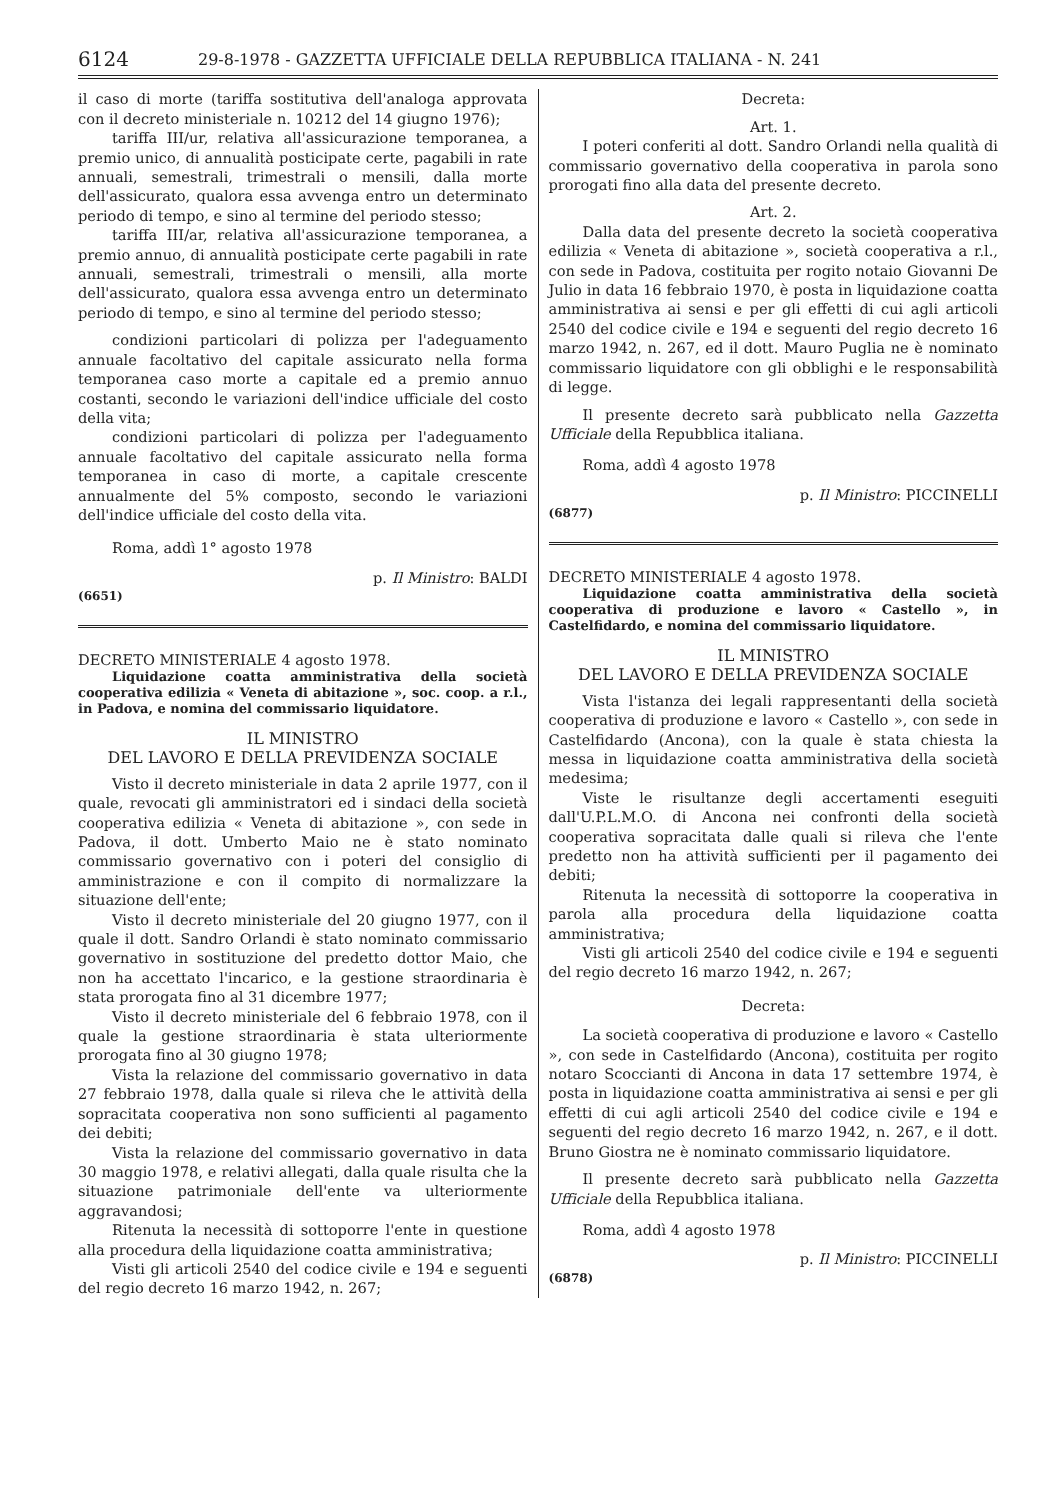6124 29-8-1978 - GAZZETTA UFFICIALE DELLA REPUBBLICA ITALIANA - N. 241
il caso di morte (tariffa sostitutiva dell'analoga approvata con il decreto ministeriale n. 10212 del 14 giugno 1976);
tariffa III/ur, relativa all'assicurazione temporanea, a premio unico, di annualità posticipate certe, pagabili in rate annuali, semestrali, trimestrali o mensili, dalla morte dell'assicurato, qualora essa avvenga entro un determinato periodo di tempo, e sino al termine del periodo stesso;
tariffa III/ar, relativa all'assicurazione temporanea, a premio annuo, di annualità posticipate certe pagabili in rate annuali, semestrali, trimestrali o mensili, alla morte dell'assicurato, qualora essa avvenga entro un determinato periodo di tempo, e sino al termine del periodo stesso;
condizioni particolari di polizza per l'adeguamento annuale facoltativo del capitale assicurato nella forma temporanea caso morte a capitale ed a premio annuo costanti, secondo le variazioni dell'indice ufficiale del costo della vita;
condizioni particolari di polizza per l'adeguamento annuale facoltativo del capitale assicurato nella forma temporanea in caso di morte, a capitale crescente annualmente del 5% composto, secondo le variazioni dell'indice ufficiale del costo della vita.
Roma, addì 1° agosto 1978
p. Il Ministro: BALDI
(6651)
DECRETO MINISTERIALE 4 agosto 1978.
Liquidazione coatta amministrativa della società cooperativa edilizia « Veneta di abitazione », soc. coop. a r.l., in Padova, e nomina del commissario liquidatore.
IL MINISTRO
DEL LAVORO E DELLA PREVIDENZA SOCIALE
Visto il decreto ministeriale in data 2 aprile 1977, con il quale, revocati gli amministratori ed i sindaci della società cooperativa edilizia « Veneta di abitazione », con sede in Padova, il dott. Umberto Maio ne è stato nominato commissario governativo con i poteri del consiglio di amministrazione e con il compito di normalizzare la situazione dell'ente;
Visto il decreto ministeriale del 20 giugno 1977, con il quale il dott. Sandro Orlandi è stato nominato commissario governativo in sostituzione del predetto dottor Maio, che non ha accettato l'incarico, e la gestione straordinaria è stata prorogata fino al 31 dicembre 1977;
Visto il decreto ministeriale del 6 febbraio 1978, con il quale la gestione straordinaria è stata ulteriormente prorogata fino al 30 giugno 1978;
Vista la relazione del commissario governativo in data 27 febbraio 1978, dalla quale si rileva che le attività della sopracitata cooperativa non sono sufficienti al pagamento dei debiti;
Vista la relazione del commissario governativo in data 30 maggio 1978, e relativi allegati, dalla quale risulta che la situazione patrimoniale dell'ente va ulteriormente aggravandosi;
Ritenuta la necessità di sottoporre l'ente in questione alla procedura della liquidazione coatta amministrativa;
Visti gli articoli 2540 del codice civile e 194 e seguenti del regio decreto 16 marzo 1942, n. 267;
Decreta:
Art. 1.
I poteri conferiti al dott. Sandro Orlandi nella qualità di commissario governativo della cooperativa in parola sono prorogati fino alla data del presente decreto.
Art. 2.
Dalla data del presente decreto la società cooperativa edilizia « Veneta di abitazione », società cooperativa a r.l., con sede in Padova, costituita per rogito notaio Giovanni De Julio in data 16 febbraio 1970, è posta in liquidazione coatta amministrativa ai sensi e per gli effetti di cui agli articoli 2540 del codice civile e 194 e seguenti del regio decreto 16 marzo 1942, n. 267, ed il dott. Mauro Puglia ne è nominato commissario liquidatore con gli obblighi e le responsabilità di legge.
Il presente decreto sarà pubblicato nella Gazzetta Ufficiale della Repubblica italiana.
Roma, addì 4 agosto 1978
p. Il Ministro: PICCINELLI
(6877)
DECRETO MINISTERIALE 4 agosto 1978.
Liquidazione coatta amministrativa della società cooperativa di produzione e lavoro « Castello », in Castelfidardo, e nomina del commissario liquidatore.
IL MINISTRO
DEL LAVORO E DELLA PREVIDENZA SOCIALE
Vista l'istanza dei legali rappresentanti della società cooperativa di produzione e lavoro « Castello », con sede in Castelfidardo (Ancona), con la quale è stata chiesta la messa in liquidazione coatta amministrativa della società medesima;
Viste le risultanze degli accertamenti eseguiti dall'U.P.L.M.O. di Ancona nei confronti della società cooperativa sopracitata dalle quali si rileva che l'ente predetto non ha attività sufficienti per il pagamento dei debiti;
Ritenuta la necessità di sottoporre la cooperativa in parola alla procedura della liquidazione coatta amministrativa;
Visti gli articoli 2540 del codice civile e 194 e seguenti del regio decreto 16 marzo 1942, n. 267;
Decreta:
La società cooperativa di produzione e lavoro « Castello », con sede in Castelfidardo (Ancona), costituita per rogito notaro Scoccianti di Ancona in data 17 settembre 1974, è posta in liquidazione coatta amministrativa ai sensi e per gli effetti di cui agli articoli 2540 del codice civile e 194 e seguenti del regio decreto 16 marzo 1942, n. 267, e il dott. Bruno Giostra ne è nominato commissario liquidatore.
Il presente decreto sarà pubblicato nella Gazzetta Ufficiale della Repubblica italiana.
Roma, addì 4 agosto 1978
p. Il Ministro: PICCINELLI
(6878)